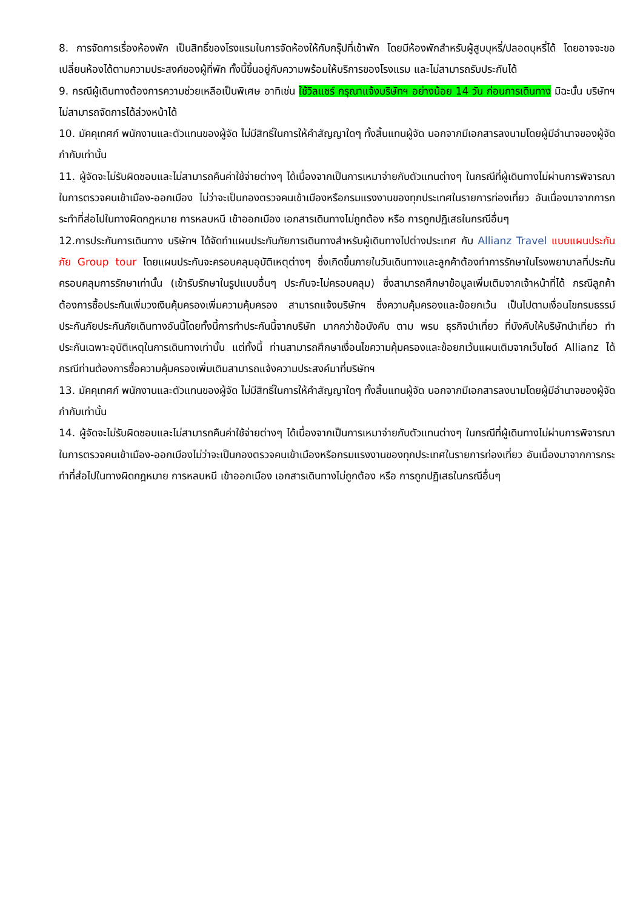8. การจัดการเรื่องห้องพัก เป็นสิทธิ์ของโรงแรมในการจัดห้องให้กับกรุ๊ปที่เข้าพัก โดยมีห้องพักสำหรับผู้สูบบุหรี่/ปลอดบุหรี่ได้ โดยอาจจะขอเปลี่ยนห้องได้ตามความประสงค์ของผู้ที่พัก ทั้งนี้ขึ้นอยู่กับความพร้อมให้บริการของโรงแรม และไม่สามารถรับประกันได้
9. กรณีผู้เดินทางต้องการความช่วยเหลือเป็นพิเศษ อาทิเช่น ใช้วิลแชร์ กรุณาแจ้งบริษัทฯ อย่างน้อย 14 วัน ก่อนการเดินทาง มิฉะนั้น บริษัทฯไม่สามารถจัดการได้ล่วงหน้าได้
10. มัคคุเทศก์ พนักงานและตัวแทนของผู้จัด ไม่มีสิทธิ์ในการให้คำสัญญาใดๆ ทั้งสิ้นแทนผู้จัด นอกจากมีเอกสารลงนามโดยผู้มีอำนาจของผู้จัดกำกับเท่านั้น
11. ผู้จัดจะไม่รับผิดชอบและไม่สามารถคืนค่าใช้จ่ายต่างๆ ได้เนื่องจากเป็นการเหมาจ่ายกับตัวแทนต่างๆ ในกรณีที่ผู้เดินทางไม่ผ่านการพิจารณาในการตรวจคนเข้าเมือง-ออกเมือง ไม่ว่าจะเป็นกองตรวจคนเข้าเมืองหรือกรมแรงงานของทุกประเทศในรายการท่องเที่ยว อันเนื่องมาจากการกระทำที่ส่อไปในทางผิดกฎหมาย การหลบหนี เข้าออกเมือง เอกสารเดินทางไม่ถูกต้อง หรือ การถูกปฏิเสธในกรณีอื่นๆ
12.การประกันการเดินทาง บริษัทฯ ได้จัดทำแผนประกันภัยการเดินทางสำหรับผู้เดินทางไปต่างประเทศ กับ Allianz Travel แบบแผนประกันภัย Group tour โดยแผนประกันจะครอบคลุมอุบัติเหตุต่างๆ ซึ่งเกิดขึ้นภายในวันเดินทางและลูกค้าต้องทำการรักษาในโรงพยาบาลที่ประกันครอบคลุมการรักษาเท่านั้น (เข้ารับรักษาในรูปแบบอื่นๆ ประกันจะไม่ครอบคลุม) ซึ่งสามารถศึกษาข้อมูลเพิ่มเติมจากเจ้าหน้าที่ได้ กรณีลูกค้าต้องการซื้อประกันเพิ่มวงเงินคุ้มครองเพิ่มความคุ้มครอง สามารถแจ้งบริษัทฯ ซึ่งความคุ้มครองและข้อยกเว้น เป็นไปตามเงื่อนไขกรมธรรม์ประกันภัยประกันภัยเดินทางอันนี้โดยทั้งนี้การทำประกันนี้จากบริษัท มากกว่าข้อบังคับ ตาม พรบ ธุรกิจนำเที่ยว ที่บังคับให้บริษัทนำเที่ยว ทำประกันเฉพาะอุบัติเหตุในการเดินทางเท่านั้น แต่ทั้งนี้ ท่านสามารถศึกษาเงื่อนไขความคุ้มครองและข้อยกเว้นแผนเติมจากเว็บไซด์ Allianz ได้กรณีท่านต้องการซื้อความคุ้มครองเพิ่มเติมสามารถแจ้งความประสงค์มาที่บริษัทฯ
13. มัคคุเทศก์ พนักงานและตัวแทนของผู้จัด ไม่มีสิทธิ์ในการให้คำสัญญาใดๆ ทั้งสิ้นแทนผู้จัด นอกจากมีเอกสารลงนามโดยผู้มีอำนาจของผู้จัดกำกับเท่านั้น
14. ผู้จัดจะไม่รับผิดชอบและไม่สามารถคืนค่าใช้จ่ายต่างๆ ได้เนื่องจากเป็นการเหมาจ่ายกับตัวแทนต่างๆ ในกรณีที่ผู้เดินทางไม่ผ่านการพิจารณาในการตรวจคนเข้าเมือง-ออกเมืองไม่ว่าจะเป็นกองตรวจคนเข้าเมืองหรือกรมแรงงานของทุกประเทศในรายการท่องเที่ยว อันเนื่องมาจากการกระทำที่ส่อไปในทางผิดกฎหมาย การหลบหนี เข้าออกเมือง เอกสารเดินทางไม่ถูกต้อง หรือ การถูกปฏิเสธในกรณีอื่นๆ